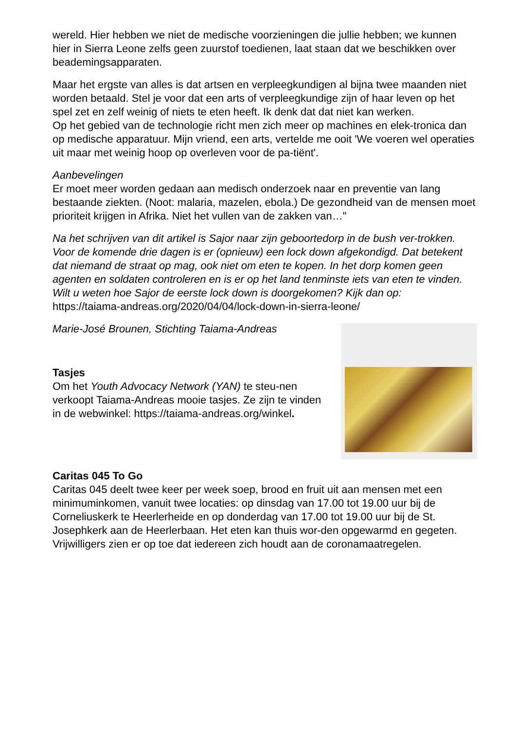wereld. Hier hebben we niet de medische voorzieningen die jullie hebben; we kunnen hier in Sierra Leone zelfs geen zuurstof toedienen, laat staan dat we beschikken over beademingsapparaten.
Maar het ergste van alles is dat artsen en verpleegkundigen al bijna twee maanden niet worden betaald. Stel je voor dat een arts of verpleegkundige zijn of haar leven op het spel zet en zelf weinig of niets te eten heeft. Ik denk dat dat niet kan werken.
Op het gebied van de technologie richt men zich meer op machines en elek-tronica dan op medische apparatuur. Mijn vriend, een arts, vertelde me ooit 'We voeren wel operaties uit maar met weinig hoop op overleven voor de pa-tiënt'.
Aanbevelingen
Er moet meer worden gedaan aan medisch onderzoek naar en preventie van lang bestaande ziekten. (Noot: malaria, mazelen, ebola.) De gezondheid van de mensen moet prioriteit krijgen in Afrika. Niet het vullen van de zakken van…"
Na het schrijven van dit artikel is Sajor naar zijn geboortedorp in de bush ver-trokken. Voor de komende drie dagen is er (opnieuw) een lock down afgekondigd. Dat betekent dat niemand de straat op mag, ook niet om eten te kopen. In het dorp komen geen agenten en soldaten controleren en is er op het land tenminste iets van eten te vinden.
Wilt u weten hoe Sajor de eerste lock down is doorgekomen? Kijk dan op:
https://taiama-andreas.org/2020/04/04/lock-down-in-sierra-leone/
Marie-José Brounen, Stichting Taiama-Andreas
Tasjes
Om het Youth Advocacy Network (YAN) te steu-nen verkoopt Taiama-Andreas mooie tasjes. Ze zijn te vinden in de webwinkel: https://taiama-andreas.org/winkel.
Caritas 045 To Go
Caritas 045 deelt twee keer per week soep, brood en fruit uit aan mensen met een minimuminkomen, vanuit twee locaties: op dinsdag van 17.00 tot 19.00 uur bij de Corneliuskerk te Heerlerheide en op donderdag van 17.00 tot 19.00 uur bij de St. Josephkerk aan de Heerlerbaan. Het eten kan thuis wor-den opgewarmd en gegeten. Vrijwilligers zien er op toe dat iedereen zich houdt aan de coronamaatregelen.